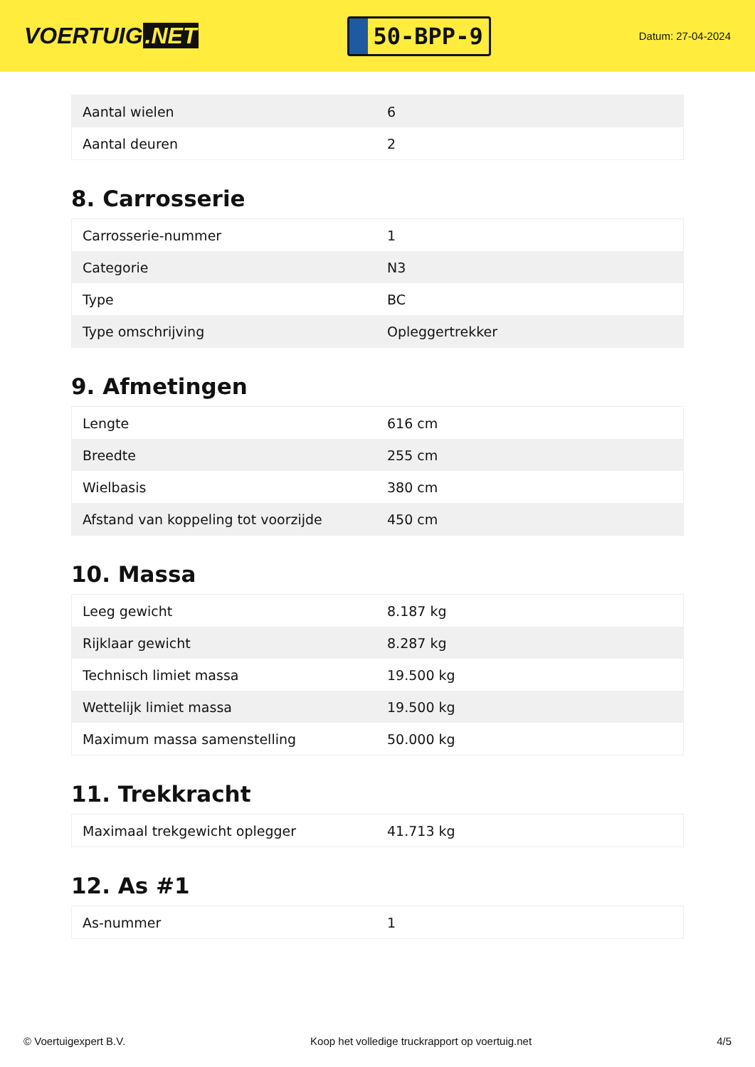VOERTUIG.NET
50-BPP-9
Datum: 27-04-2024
| Aantal wielen | 6 |
| Aantal deuren | 2 |
8. Carrosserie
| Carrosserie-nummer | 1 |
| Categorie | N3 |
| Type | BC |
| Type omschrijving | Opleggertrekker |
9. Afmetingen
| Lengte | 616 cm |
| Breedte | 255 cm |
| Wielbasis | 380 cm |
| Afstand van koppeling tot voorzijde | 450 cm |
10. Massa
| Leeg gewicht | 8.187 kg |
| Rijklaar gewicht | 8.287 kg |
| Technisch limiet massa | 19.500 kg |
| Wettelijk limiet massa | 19.500 kg |
| Maximum massa samenstelling | 50.000 kg |
11. Trekkracht
| Maximaal trekgewicht oplegger | 41.713 kg |
12. As #1
| As-nummer | 1 |
© Voertuigexpert B.V. Koop het volledige truckrapport op voertuig.net 4/5